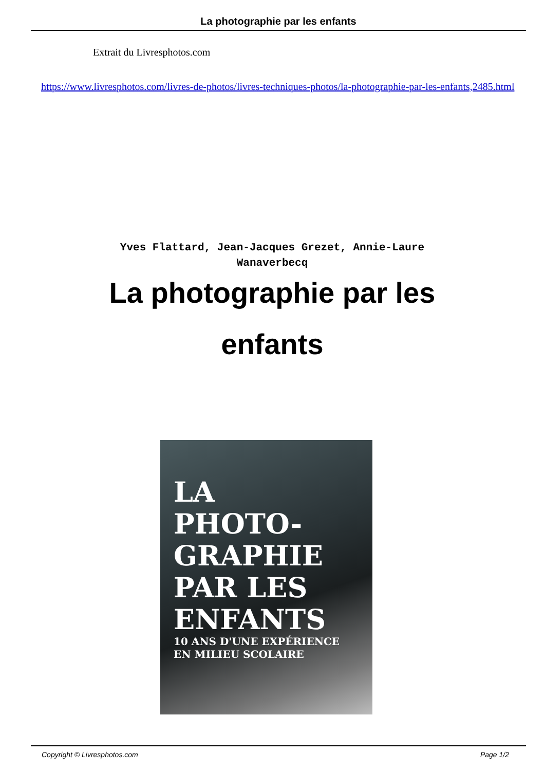La photographie par les enfants
Extrait du Livresphotos.com
https://www.livresphotos.com/livres-de-photos/livres-techniques-photos/la-photographie-par-les-enfants,2485.html
Yves Flattard, Jean-Jacques Grezet, Annie-Laure Wanaverbecq
La photographie par les enfants
LA
PHOTO-
GRAPHIE
PAR LES
ENFANTS
10 ANS D'UNE EXPÉRIENCE
EN MILIEU SCOLAIRE
Copyright © Livresphotos.com Page 1/2